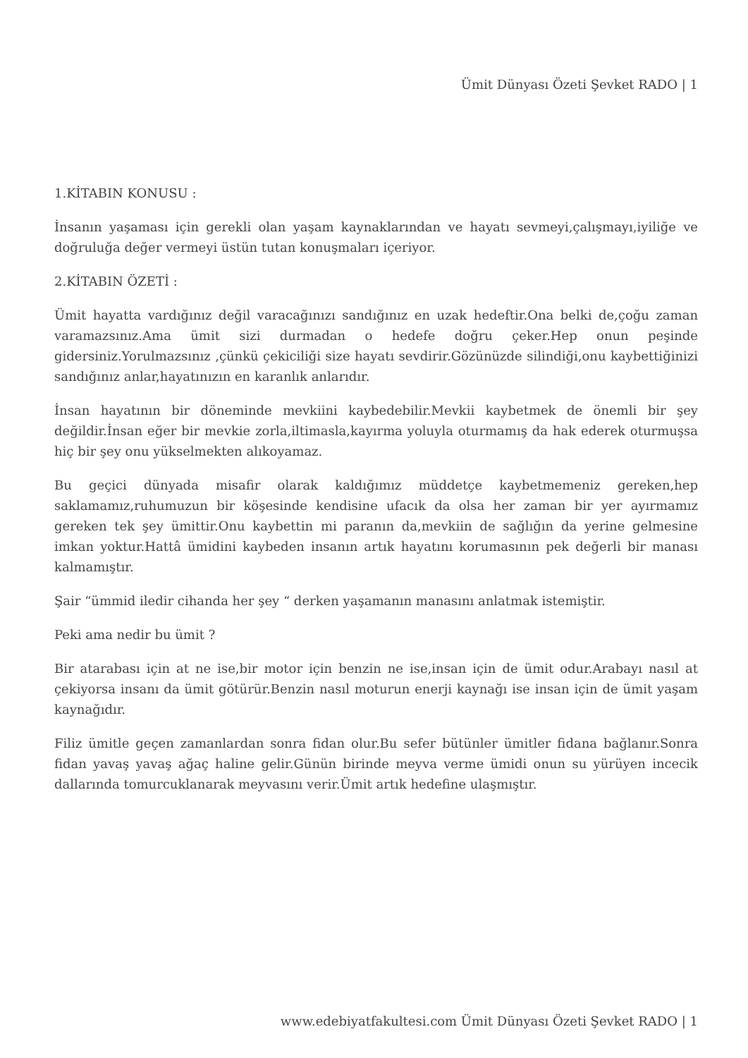Ümit Dünyası Özeti Şevket RADO | 1
1.KİTABIN KONUSU :
İnsanın yaşaması için gerekli olan yaşam kaynaklarından ve hayatı sevmeyi,çalışmayı,iyiliğe ve doğruluğa değer vermeyi üstün tutan konuşmaları içeriyor.
2.KİTABIN ÖZETİ :
Ümit hayatta vardığınız değil varacağınızı sandığınız en uzak hedeftir.Ona belki de,çoğu zaman varamazsınız.Ama ümit sizi durmadan o hedefe doğru çeker.Hep onun peşinde gidersiniz.Yorulmazsınız ,çünkü çekiciliği size hayatı sevdirir.Gözünüzde silindiği,onu kaybettiğinizi sandığınız anlar,hayatınızın en karanlık anlarıdır.
İnsan hayatının bir döneminde mevkiini kaybedebilir.Mevkii kaybetmek de önemli bir şey değildir.İnsan eğer bir mevkie zorla,iltimasla,kayırma yoluyla oturmamış da hak ederek oturmuşsa hiç bir şey onu yükselmekten alıkoyamaz.
Bu geçici dünyada misafir olarak kaldığımız müddetçe kaybetmemeniz gereken,hep saklamamız,ruhumuzun bir köşesinde kendisine ufacık da olsa her zaman bir yer ayırmamız gereken tek şey ümittir.Onu kaybettin mi paranın da,mevkiin de sağlığın da yerine gelmesine imkan yoktur.Hattâ ümidini kaybeden insanın artık hayatını korumasının pek değerli bir manası kalmamıştır.
Şair “ümmid iledir cihanda her şey “ derken yaşamanın manasını anlatmak istemiştir.
Peki ama nedir bu ümit ?
Bir atarabası için at ne ise,bir motor için benzin ne ise,insan için de ümit odur.Arabayı nasıl at çekiyorsa insanı da ümit götürür.Benzin nasıl moturun enerji kaynağı ise insan için de ümit yaşam kaynağıdır.
Filiz ümitle geçen zamanlardan sonra fidan olur.Bu sefer bütünler ümitler fidana bağlanır.Sonra fidan yavaş yavaş ağaç haline gelir.Günün birinde meyva verme ümidi onun su yürüyen incecik dallarında tomurcuklanarak meyvasını verir.Ümit artık hedefine ulaşmıştır.
www.edebiyatfakultesi.com Ümit Dünyası Özeti Şevket RADO | 1